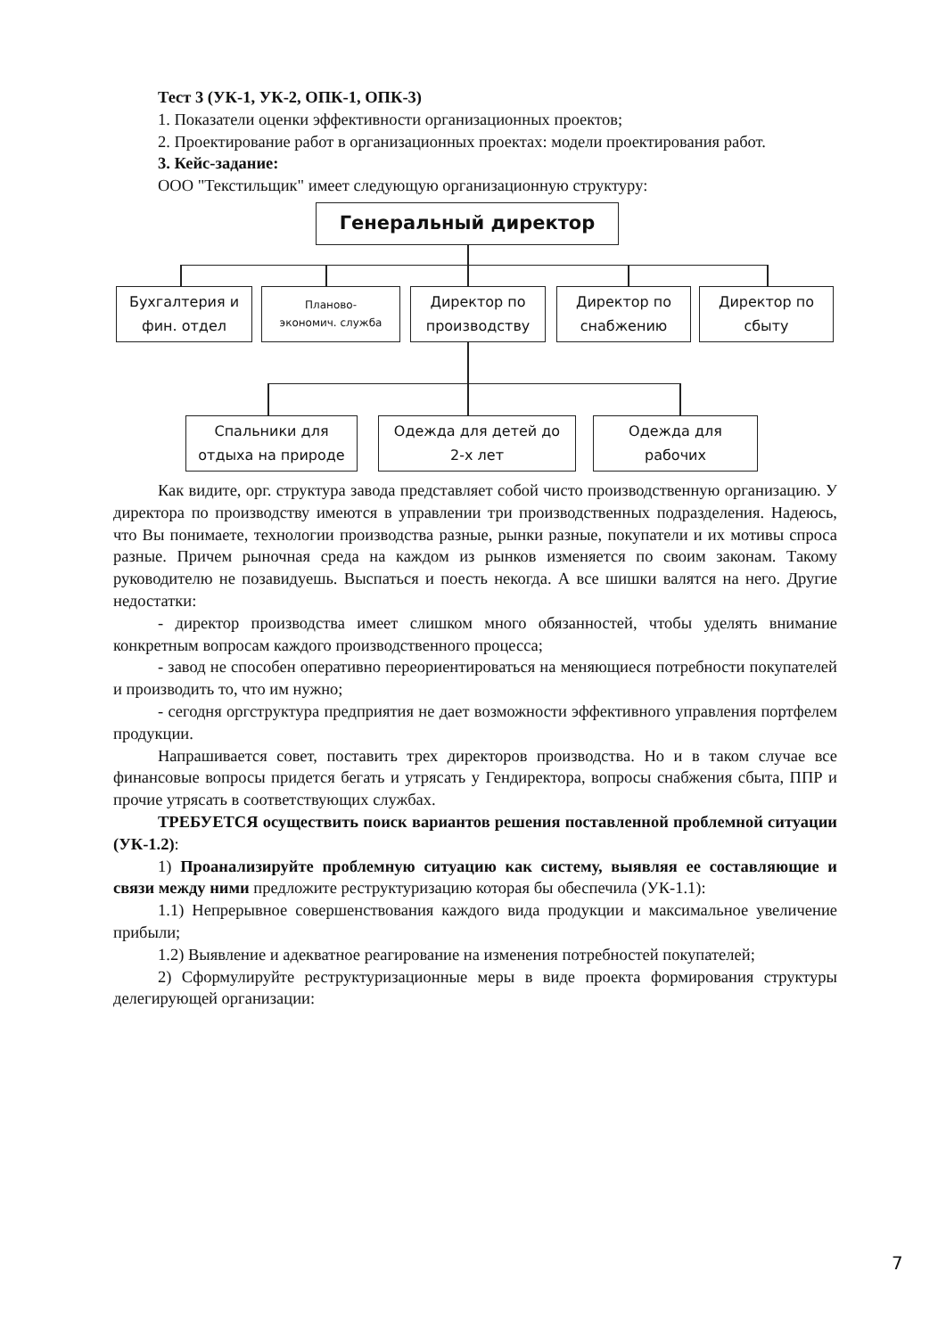Тест 3 (УК-1, УК-2, ОПК-1, ОПК-3)
1. Показатели оценки эффективности организационных проектов;
2. Проектирование работ в организационных проектах: модели проектирования работ.
3. Кейс-задание:
ООО "Текстильщик" имеет следующую организационную структуру:
Генеральный директор
Бухгалтерия и
фин. отдел
Планово-
экономич. служба
Директор по
производству
Директор по
снабжению
Директор по
сбыту
Спальники для
отдыха на природе
Одежда для детей до
2-х лет
Одежда для
рабочих
Как видите, орг. структура завода представляет собой чисто производственную организацию. У директора по производству имеются в управлении три производственных подразделения. Надеюсь, что Вы понимаете, технологии производства разные, рынки разные, покупатели и их мотивы спроса разные. Причем рыночная среда на каждом из рынков изменяется по своим законам. Такому руководителю не позавидуешь. Выспаться и поесть некогда. А все шишки валятся на него. Другие недостатки:
- директор производства имеет слишком много обязанностей, чтобы уделять внимание конкретным вопросам каждого производственного процесса;
- завод не способен оперативно переориентироваться на меняющиеся потребности покупателей и производить то, что им нужно;
- сегодня оргструктура предприятия не дает возможности эффективного управления портфелем продукции.
Напрашивается совет, поставить трех директоров производства. Но и в таком случае все финансовые вопросы придется бегать и утрясать у Гендиректора, вопросы снабжения сбыта, ППР и прочие утрясать в соответствующих службах.
ТРЕБУЕТСЯ осуществить поиск вариантов решения поставленной проблемной ситуации (УК-1.2):
1) Проанализируйте проблемную ситуацию как систему, выявляя ее составляющие и связи между ними предложите реструктуризацию которая бы обеспечила (УК-1.1):
1.1) Непрерывное совершенствования каждого вида продукции и максимальное увеличение прибыли;
1.2) Выявление и адекватное реагирование на изменения потребностей покупателей;
2) Сформулируйте реструктуризационные меры в виде проекта формирования структуры делегирующей организации:
7